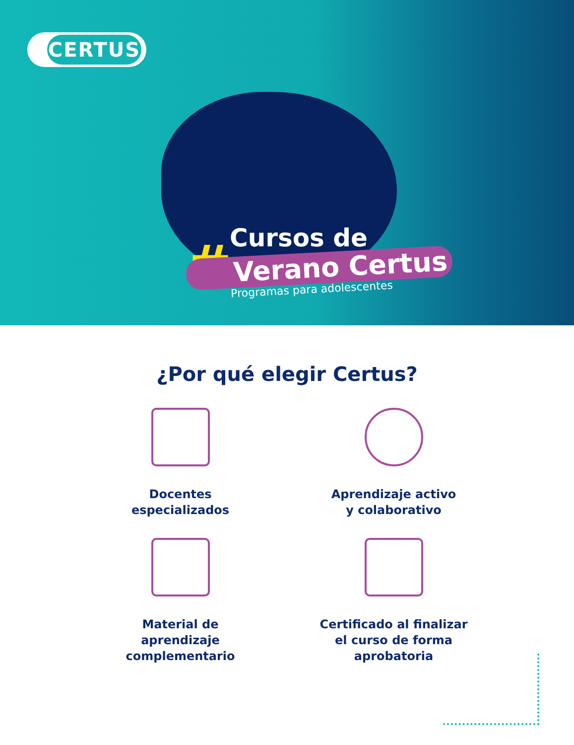CERTUS
#
Cursos de
Verano Certus
Programas para adolescentes
¿Por qué elegir Certus?
Docentes
especializados
Aprendizaje activo
y colaborativo
Material de
aprendizaje
complementario
Certificado al finalizar
el curso de forma
aprobatoria